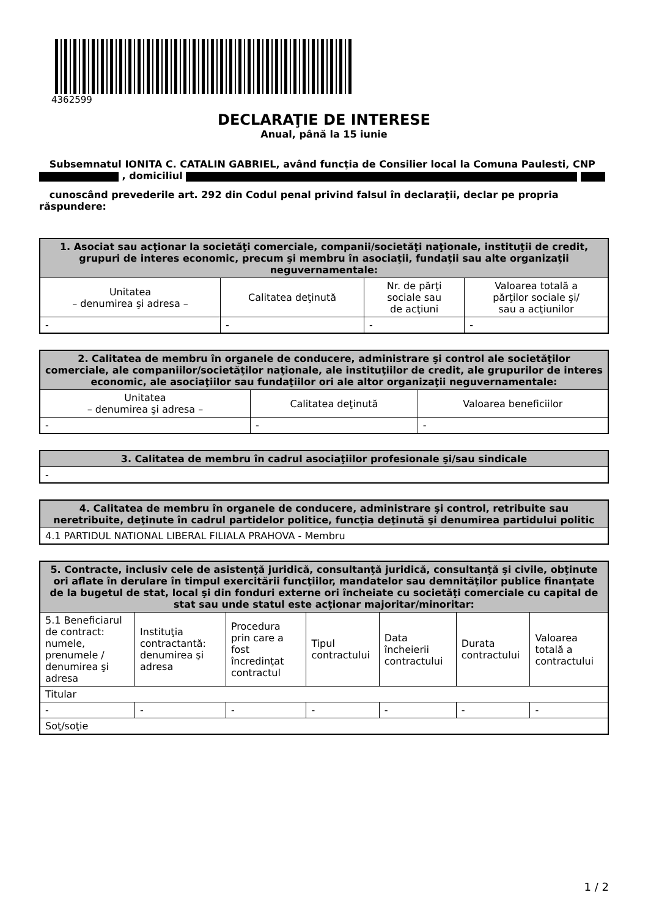4362599
DECLARAŢIE DE INTERESE
Anual, până la 15 iunie
Subsemnatul IONITA C. CATALIN GABRIEL, având funcţia de Consilier local la Comuna Paulesti, CNP , domiciliul
cunoscând prevederile art. 292 din Codul penal privind falsul în declaraţii, declar pe propria răspundere:
| 1. Asociat sau acţionar la societăţi comerciale, companii/societăţi naţionale, instituţii de credit, grupuri de interes economic, precum şi membru în asociaţii, fundaţii sau alte organizaţii neguvernamentale: | | | |
| --- | --- | --- | --- |
| Unitatea – denumirea şi adresa – | Calitatea deţinută | Nr. de părţi sociale sau de acţiuni | Valoarea totală a părţilor sociale şi/ sau a acţiunilor |
| - | - | - | - |
| 2. Calitatea de membru în organele de conducere, administrare şi control ale societăţilor comerciale, ale companiilor/societăţilor naţionale, ale instituţiilor de credit, ale grupurilor de interes economic, ale asociaţiilor sau fundaţiilor ori ale altor organizaţii neguvernamentale: | | |
| --- | --- | --- |
| Unitatea – denumirea şi adresa – | Calitatea deţinută | Valoarea beneficiilor |
| - | - | - |
| 3. Calitatea de membru în cadrul asociaţiilor profesionale şi/sau sindicale |
| --- |
| - |
| 4. Calitatea de membru în organele de conducere, administrare şi control, retribuite sau neretribuite, deţinute în cadrul partidelor politice, funcţia deţinută şi denumirea partidului politic |
| --- |
| 4.1 PARTIDUL NATIONAL LIBERAL FILIALA PRAHOVA - Membru |
| 5. Contracte, inclusiv cele de asistenţă juridică, consultanţă juridică, consultanţă şi civile, obţinute ori aflate în derulare în timpul exercitării funcţiilor, mandatelor sau demnităţilor publice finanţate de la bugetul de stat, local şi din fonduri externe ori încheiate cu societăţi comerciale cu capital de stat sau unde statul este acţionar majoritar/minoritar: | | | | | | |
| --- | --- | --- | --- | --- | --- | --- |
| 5.1 Beneficiarul de contract: numele, prenumele / denumirea şi adresa | Instituţia contractantă: denumirea şi adresa | Procedura prin care a fost încredinţat contractul | Tipul contractului | Data încheierii contractului | Durata contractului | Valoarea totală a contractului |
| Titular | | | | | | |
| - | - | - | - | - | - | - |
| Soţ/soţie | | | | | | |
1 / 2